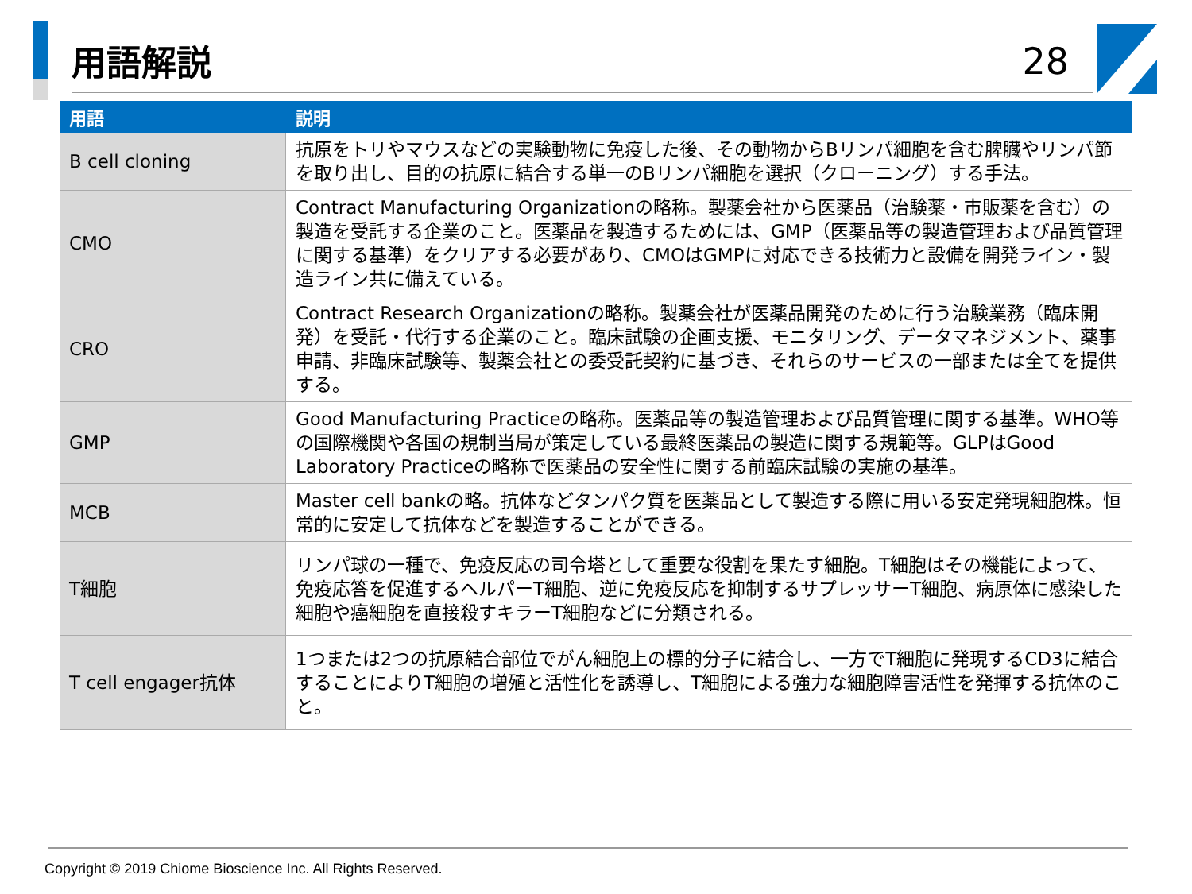用語解説
28
| 用語 | 説明 |
| --- | --- |
| B cell cloning | 抗原をトリやマウスなどの実験動物に免疫した後、その動物からBリンパ細胞を含む脾臓やリンパ節を取り出し、目的の抗原に結合する単一のBリンパ細胞を選択（クローニング）する手法。 |
| CMO | Contract Manufacturing Organizationの略称。製薬会社から医薬品（治験薬・市販薬を含む）の製造を受託する企業のこと。医薬品を製造するためには、GMP（医薬品等の製造管理および品質管理に関する基準）をクリアする必要があり、CMOはGMPに対応できる技術力と設備を開発ライン・製造ライン共に備えている。 |
| CRO | Contract Research Organizationの略称。製薬会社が医薬品開発のために行う治験業務（臨床開発）を受託・代行する企業のこと。臨床試験の企画支援、モニタリング、データマネジメント、薬事申請、非臨床試験等、製薬会社との委受託契約に基づき、それらのサービスの一部または全てを提供する。 |
| GMP | Good Manufacturing Practiceの略称。医薬品等の製造管理および品質管理に関する基準。WHO等の国際機関や各国の規制当局が策定している最終医薬品の製造に関する規範等。GLPはGood Laboratory Practiceの略称で医薬品の安全性に関する前臨床試験の実施の基準。 |
| MCB | Master cell bankの略。抗体などタンパク質を医薬品として製造する際に用いる安定発現細胞株。恒常的に安定して抗体などを製造することができる。 |
| T細胞 | リンパ球の一種で、免疫反応の司令塔として重要な役割を果たす細胞。T細胞はその機能によって、免疫応答を促進するヘルパーT細胞、逆に免疫反応を抑制するサプレッサーT細胞、病原体に感染した細胞や癌細胞を直接殺すキラーT細胞などに分類される。 |
| T cell engager抗体 | 1つまたは2つの抗原結合部位でがん細胞上の標的分子に結合し、一方でT細胞に発現するCD3に結合することによりT細胞の増殖と活性化を誘導し、T細胞による強力な細胞障害活性を発揮する抗体のこと。 |
Copyright © 2019 Chiome Bioscience Inc. All Rights Reserved.